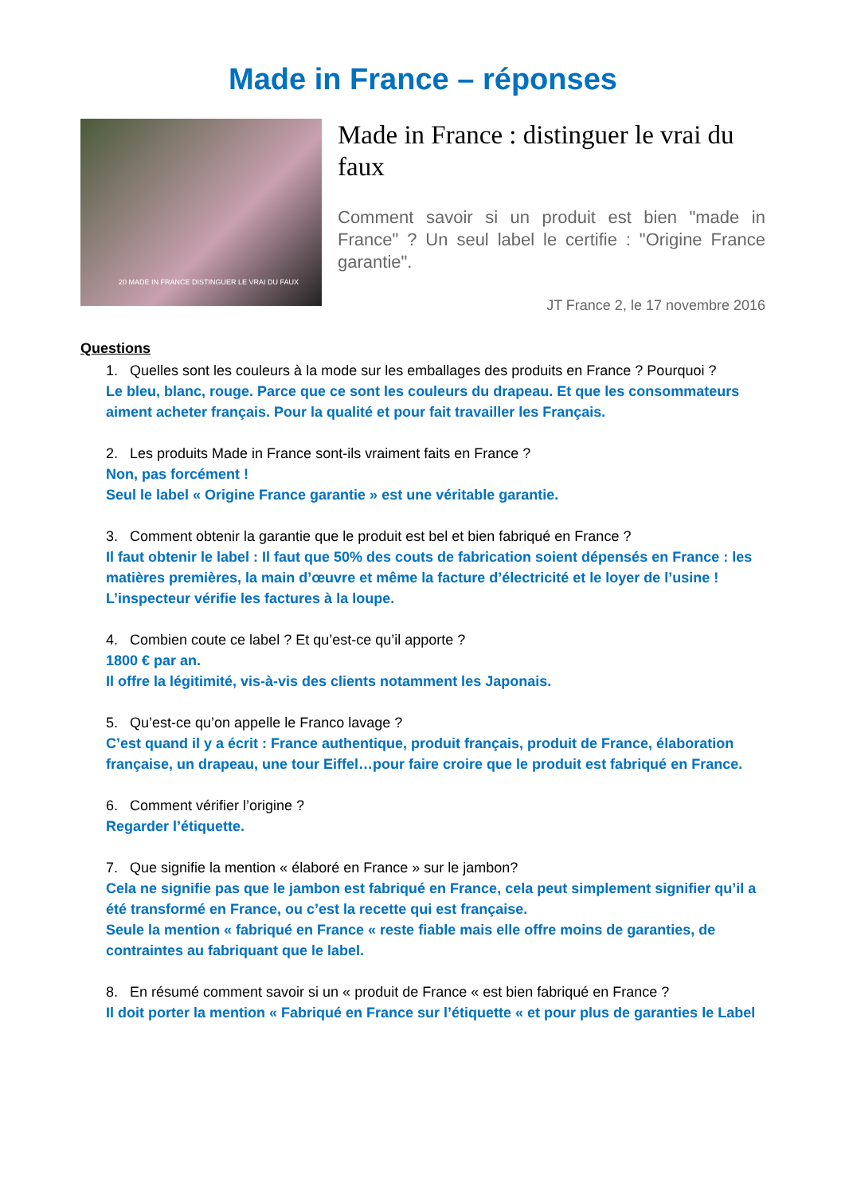Made in France – réponses
20 MADE IN FRANCE DISTINGUER LE VRAI DU FAUX
Made in France : distinguer le vrai du faux
Comment savoir si un produit est bien "made in France" ? Un seul label le certifie : "Origine France garantie".
JT France 2, le 17 novembre 2016
Questions
1. Quelles sont les couleurs à la mode sur les emballages des produits en France ? Pourquoi ?
Le bleu, blanc, rouge. Parce que ce sont les couleurs du drapeau. Et que les consommateurs aiment acheter français. Pour la qualité et pour fait travailler les Français.
2. Les produits Made in France sont-ils vraiment faits en France ?
Non, pas forcément !
Seul le label « Origine France garantie » est une véritable garantie.
3. Comment obtenir la garantie que le produit est bel et bien fabriqué en France ?
Il faut obtenir le label : Il faut que 50% des couts de fabrication soient dépensés en France : les matières premières, la main d’œuvre et même la facture d’électricité et le loyer de l’usine !
L’inspecteur vérifie les factures à la loupe.
4. Combien coute ce label ? Et qu’est-ce qu’il apporte ?
1800 € par an.
Il offre la légitimité, vis-à-vis des clients notamment les Japonais.
5. Qu’est-ce qu’on appelle le Franco lavage ?
C’est quand il y a écrit : France authentique, produit français, produit de France, élaboration française, un drapeau, une tour Eiffel…pour faire croire que le produit est fabriqué en France.
6. Comment vérifier l’origine ?
Regarder l’étiquette.
7. Que signifie la mention « élaboré en France » sur le jambon?
Cela ne signifie pas que le jambon est fabriqué en France, cela peut simplement signifier qu’il a été transformé en France, ou c’est la recette qui est française.
Seule la mention « fabriqué en France « reste fiable mais elle offre moins de garanties, de contraintes au fabriquant que le label.
8. En résumé comment savoir si un « produit de France « est bien fabriqué en France ?
Il doit porter la mention « Fabriqué en France sur l’étiquette « et pour plus de garanties le Label